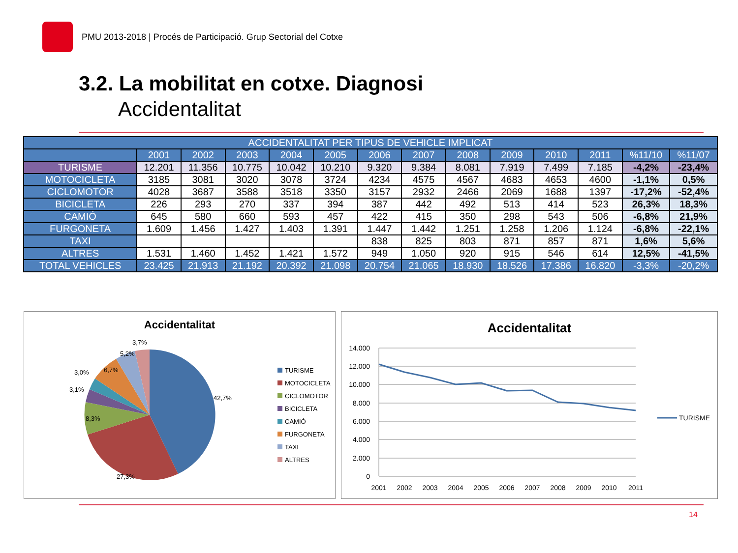PMU 2013-2018 | Procés de Participació. Grup Sectorial del Cotxe
3.2. La mobilitat en cotxe. Diagnosi
Accidentalitat
| ACCIDENTALITAT PER TIPUS DE VEHICLE IMPLICAT | | | | | | | | | | | | | |
| --- | --- | --- | --- | --- | --- | --- | --- | --- | --- | --- | --- | --- | --- |
| | 2001 | 2002 | 2003 | 2004 | 2005 | 2006 | 2007 | 2008 | 2009 | 2010 | 2011 | %11/10 | %11/07 |
| TURISME | 12.201 | 11.356 | 10.775 | 10.042 | 10.210 | 9.320 | 9.384 | 8.081 | 7.919 | 7.499 | 7.185 | -4,2% | -23,4% |
| MOTOCICLETA | 3185 | 3081 | 3020 | 3078 | 3724 | 4234 | 4575 | 4567 | 4683 | 4653 | 4600 | -1,1% | 0,5% |
| CICLOMOTOR | 4028 | 3687 | 3588 | 3518 | 3350 | 3157 | 2932 | 2466 | 2069 | 1688 | 1397 | -17,2% | -52,4% |
| BICICLETA | 226 | 293 | 270 | 337 | 394 | 387 | 442 | 492 | 513 | 414 | 523 | 26,3% | 18,3% |
| CAMIÓ | 645 | 580 | 660 | 593 | 457 | 422 | 415 | 350 | 298 | 543 | 506 | -6,8% | 21,9% |
| FURGONETA | 1.609 | 1.456 | 1.427 | 1.403 | 1.391 | 1.447 | 1.442 | 1.251 | 1.258 | 1.206 | 1.124 | -6,8% | -22,1% |
| TAXI | | | | | | 838 | 825 | 803 | 871 | 857 | 871 | 1,6% | 5,6% |
| ALTRES | 1.531 | 1.460 | 1.452 | 1.421 | 1.572 | 949 | 1.050 | 920 | 915 | 546 | 614 | 12,5% | -41,5% |
| TOTAL VEHICLES | 23.425 | 21.913 | 21.192 | 20.392 | 21.098 | 20.754 | 21.065 | 18.930 | 18.526 | 17.386 | 16.820 | -3,3% | -20,2% |
Accidentalitat
42,7%
27,3%
8,3%
3,1%
3,0%
6,7%
5,2%
3,7%
TURISME
MOTOCICLETA
CICLOMOTOR
BICICLETA
CAMIÓ
FURGONETA
TAXI
ALTRES
Accidentalitat
14.000
12.000
10.000
8.000
6.000
4.000
2.000
0
2001
2002
2003
2004
2005
2006
2007
2008
2009
2010
2011
TURISME
14